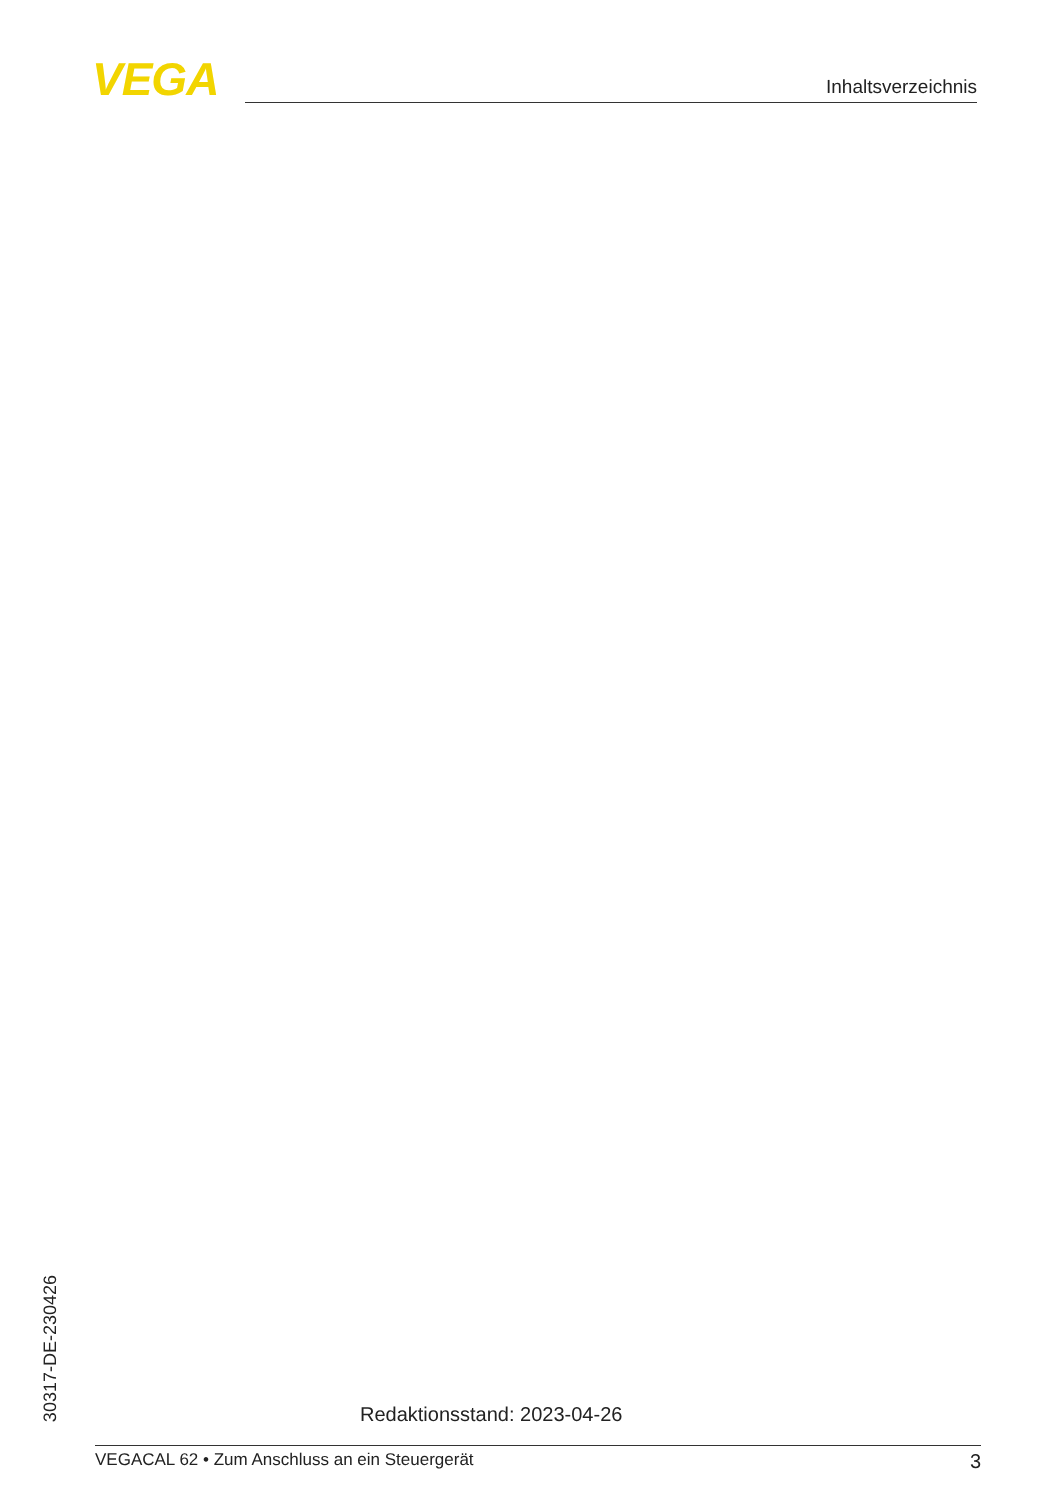VEGA Inhaltsverzeichnis
30317-DE-230426
Redaktionsstand: 2023-04-26
VEGACAL 62 • Zum Anschluss an ein Steuergerät 3